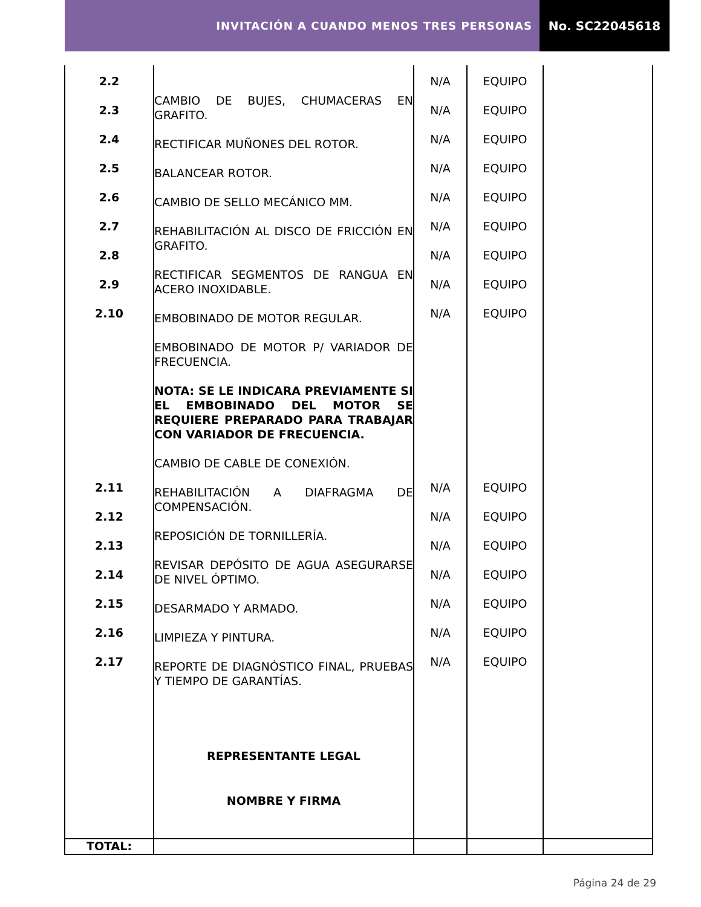INVITACIÓN A CUANDO MENOS TRES PERSONAS
No. SC22045618
| 2.2 2.3 2.4 2.5 2.6 2.7 2.8 2.9 2.10 2.11 2.12 2.13 2.14 2.15 2.16 2.17 | CAMBIO DE BUJES, CHUMACERAS EN GRAFITO. RECTIFICAR MUÑONES DEL ROTOR. BALANCEAR ROTOR. CAMBIO DE SELLO MECÁNICO MM. REHABILITACIÓN AL DISCO DE FRICCIÓN EN GRAFITO. RECTIFICAR SEGMENTOS DE RANGUA EN ACERO INOXIDABLE. EMBOBINADO DE MOTOR REGULAR. EMBOBINADO DE MOTOR P/ VARIADOR DE FRECUENCIA. NOTA: SE LE INDICARA PREVIAMENTE SI EL EMBOBINADO DEL MOTOR SE REQUIERE PREPARADO PARA TRABAJAR CON VARIADOR DE FRECUENCIA. CAMBIO DE CABLE DE CONEXIÓN. REHABILITACIÓN A DIAFRAGMA DE COMPENSACIÓN. REPOSICIÓN DE TORNILLERÍA. REVISAR DEPÓSITO DE AGUA ASEGURARSE DE NIVEL ÓPTIMO. DESARMADO Y ARMADO. LIMPIEZA Y PINTURA. REPORTE DE DIAGNÓSTICO FINAL, PRUEBAS Y TIEMPO DE GARANTÍAS. REPRESENTANTE LEGAL NOMBRE Y FIRMA | N/A N/A N/A N/A N/A N/A N/A N/A N/A N/A N/A N/A N/A N/A N/A N/A | EQUIPO EQUIPO EQUIPO EQUIPO EQUIPO EQUIPO EQUIPO EQUIPO EQUIPO EQUIPO EQUIPO EQUIPO EQUIPO EQUIPO EQUIPO EQUIPO | |
| TOTAL: | | | | |
Página 24 de 29